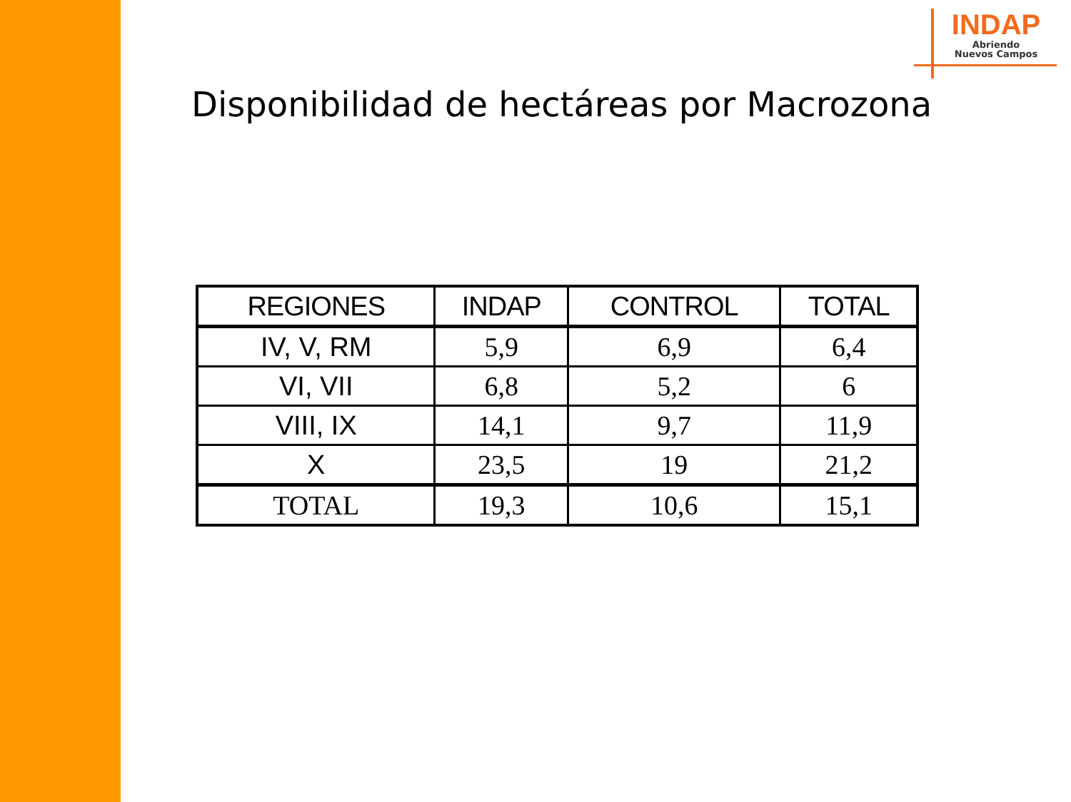INDAP
Abriendo
Nuevos Campos
Disponibilidad de hectáreas por Macrozona
| REGIONES | INDAP | CONTROL | TOTAL |
| --- | --- | --- | --- |
| IV, V, RM | 5,9 | 6,9 | 6,4 |
| VI, VII | 6,8 | 5,2 | 6 |
| VIII, IX | 14,1 | 9,7 | 11,9 |
| X | 23,5 | 19 | 21,2 |
| TOTAL | 19,3 | 10,6 | 15,1 |